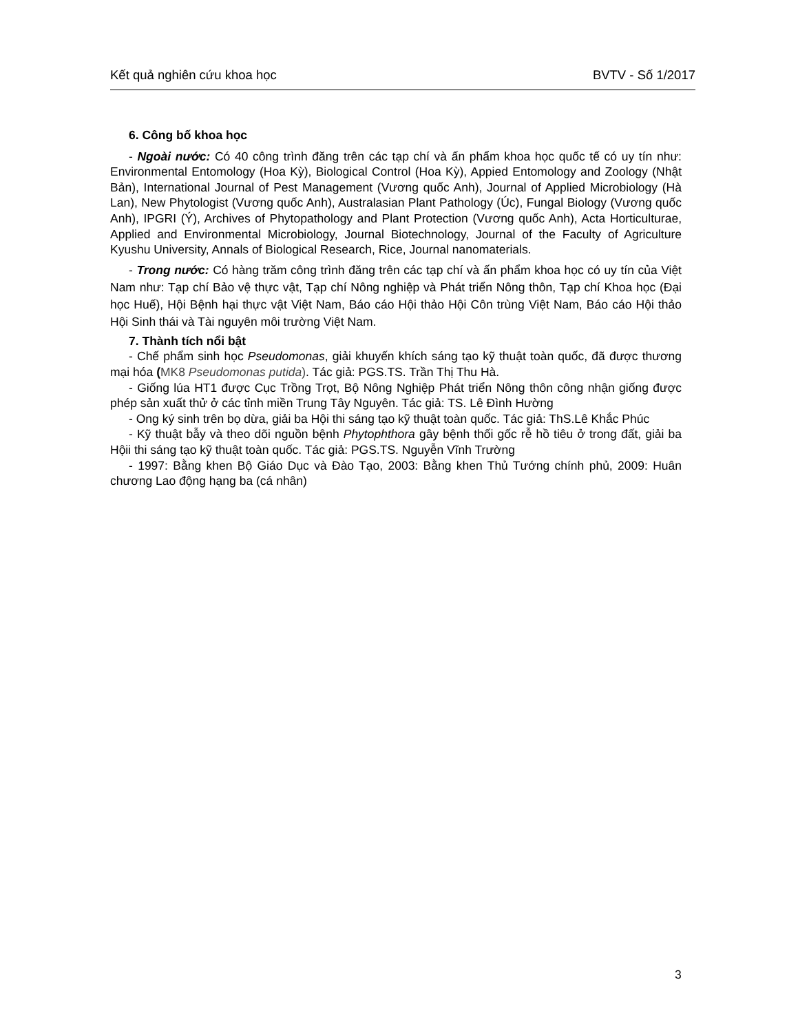Kết quả nghiên cứu khoa học BVTV - Số 1/2017
6. Công bố khoa học
- Ngoài nước: Có 40 công trình đăng trên các tạp chí và ấn phẩm khoa học quốc tế có uy tín như: Environmental Entomology (Hoa Kỳ), Biological Control (Hoa Kỳ), Appied Entomology and Zoology (Nhật Bản), International Journal of Pest Management (Vương quốc Anh), Journal of Applied Microbiology (Hà Lan), New Phytologist (Vương quốc Anh), Australasian Plant Pathology (Úc), Fungal Biology (Vương quốc Anh), IPGRI (Ý), Archives of Phytopathology and Plant Protection (Vương quốc Anh), Acta Horticulturae, Applied and Environmental Microbiology, Journal Biotechnology, Journal of the Faculty of Agriculture Kyushu University, Annals of Biological Research, Rice, Journal nanomaterials.
- Trong nước: Có hàng trăm công trình đăng trên các tạp chí và ấn phẩm khoa học có uy tín của Việt Nam như: Tạp chí Bảo vệ thực vật, Tạp chí Nông nghiệp và Phát triển Nông thôn, Tạp chí Khoa học (Đại học Huế), Hội Bệnh hại thực vật Việt Nam, Báo cáo Hội thảo Hội Côn trùng Việt Nam, Báo cáo Hội thảo Hội Sinh thái và Tài nguyên môi trường Việt Nam.
7. Thành tích nổi bật
- Chế phẩm sinh học Pseudomonas, giải khuyến khích sáng tạo kỹ thuật toàn quốc, đã được thương mại hóa (MK8 Pseudomonas putida). Tác giả: PGS.TS. Trần Thị Thu Hà.
- Giống lúa HT1 được Cục Trồng Trọt, Bộ Nông Nghiệp Phát triển Nông thôn công nhận giống được phép sản xuất thử ở các tỉnh miền Trung Tây Nguyên. Tác giả: TS. Lê Đình Hường
- Ong ký sinh trên bọ dừa, giải ba Hội thi sáng tạo kỹ thuật toàn quốc. Tác giả: ThS.Lê Khắc Phúc
- Kỹ thuật bẫy và theo dõi nguồn bệnh Phytophthora gây bệnh thối gốc rễ hồ tiêu ở trong đất, giải ba Hộii thi sáng tạo kỹ thuật toàn quốc. Tác giả: PGS.TS. Nguyễn Vĩnh Trường
- 1997: Bằng khen Bộ Giáo Dục và Đào Tạo, 2003: Bằng khen Thủ Tướng chính phủ, 2009: Huân chương Lao động hạng ba (cá nhân)
3